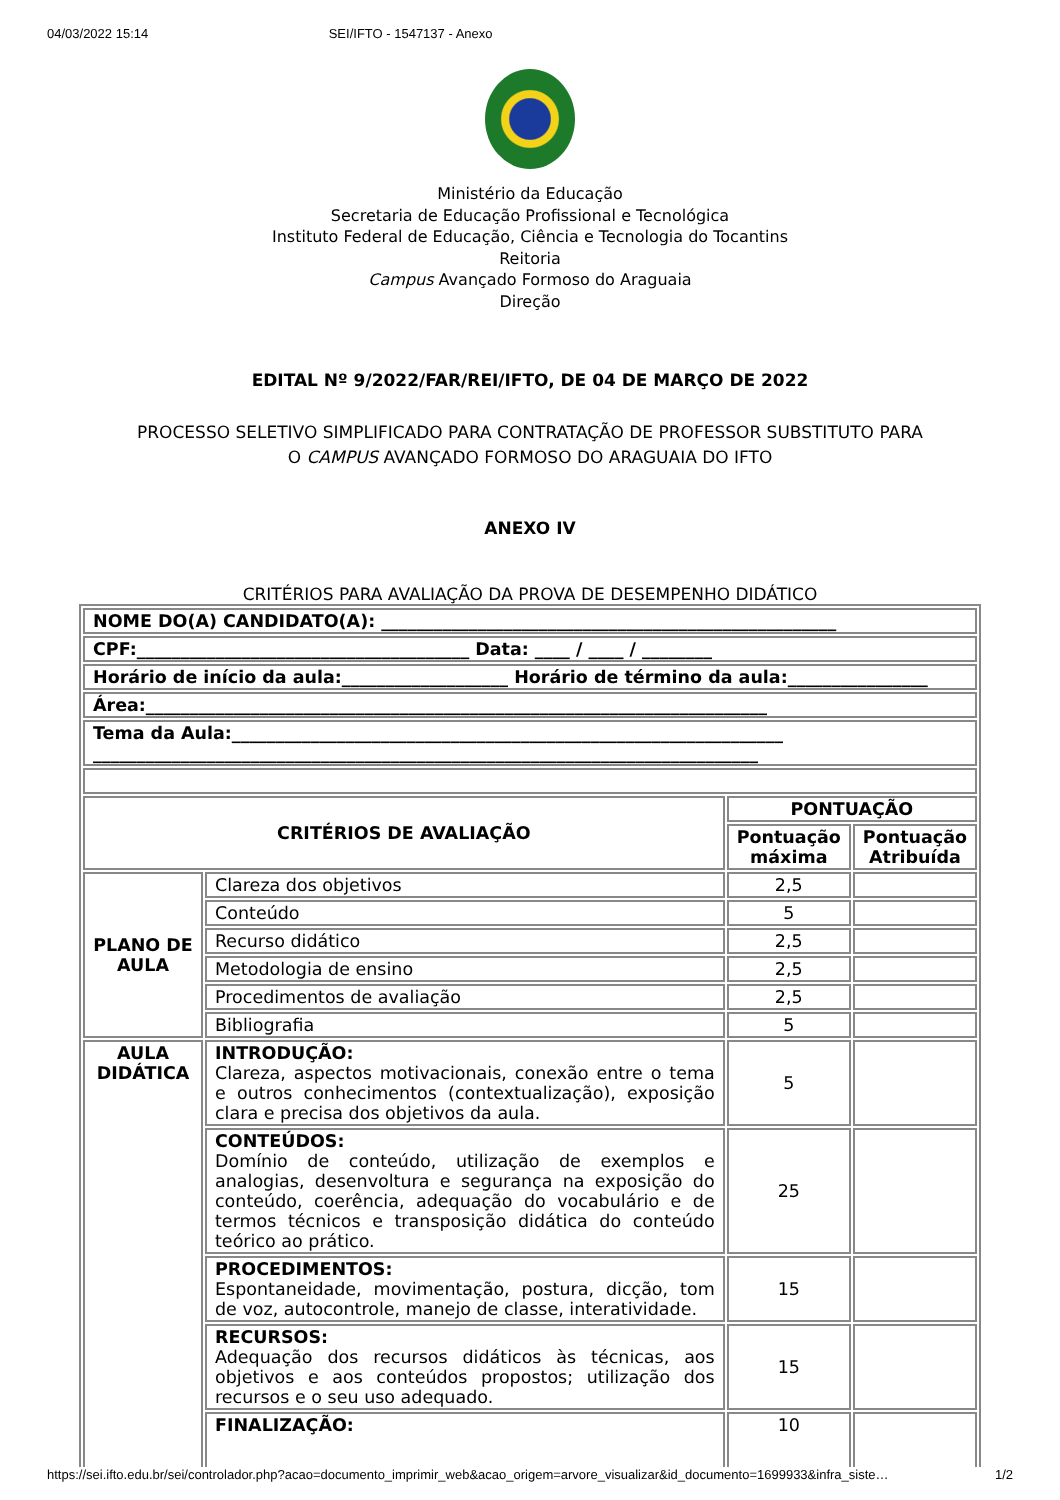04/03/2022 15:14 SEI/IFTO - 1547137 - Anexo
Ministério da Educação
Secretaria de Educação Profissional e Tecnológica
Instituto Federal de Educação, Ciência e Tecnologia do Tocantins
Reitoria
Campus Avançado Formoso do Araguaia
Direção
EDITAL Nº 9/2022/FAR/REI/IFTO, DE 04 DE MARÇO DE 2022
PROCESSO SELETIVO SIMPLIFICADO PARA CONTRATAÇÃO DE PROFESSOR SUBSTITUTO PARA
O CAMPUS AVANÇADO FORMOSO DO ARAGUAIA DO IFTO
ANEXO IV
CRITÉRIOS PARA AVALIAÇÃO DA PROVA DE DESEMPENHO DIDÁTICO
| NOME DO(A) CANDIDATO(A): ____________________________________________________ | | | |
| CPF:______________________________________ Data: ____ / ____ / ________ | | | |
| Horário de início da aula:___________________ Horário de término da aula:________________ | | | |
| Área:_______________________________________________________________________ | | | |
| Tema da Aula:_______________________________________________________________ ____________________________________________________________________________ | | | |
| CRITÉRIOS DE AVALIAÇÃO | | PONTUAÇÃO | |
| | | Pontuação máxima | Pontuação Atribuída |
| PLANO DE AULA | Clareza dos objetivos | 2,5 | |
| | Conteúdo | 5 | |
| | Recurso didático | 2,5 | |
| | Metodologia de ensino | 2,5 | |
| | Procedimentos de avaliação | 2,5 | |
| | Bibliografia | 5 | |
| AULA DIDÁTICA | INTRODUÇÃO: Clareza, aspectos motivacionais, conexão entre o tema e outros conhecimentos (contextualização), exposição clara e precisa dos objetivos da aula. | 5 | |
| | CONTEÚDOS: Domínio de conteúdo, utilização de exemplos e analogias, desenvoltura e segurança na exposição do conteúdo, coerência, adequação do vocabulário e de termos técnicos e transposição didática do conteúdo teórico ao prático. | 25 | |
| | PROCEDIMENTOS: Espontaneidade, movimentação, postura, dicção, tom de voz, autocontrole, manejo de classe, interatividade. | 15 | |
| | RECURSOS: Adequação dos recursos didáticos às técnicas, aos objetivos e aos conteúdos propostos; utilização dos recursos e o seu uso adequado. | 15 | |
| | FINALIZAÇÃO: | 10 | |
https://sei.ifto.edu.br/sei/controlador.php?acao=documento_imprimir_web&acao_origem=arvore_visualizar&id_documento=1699933&infra_siste… 1/2